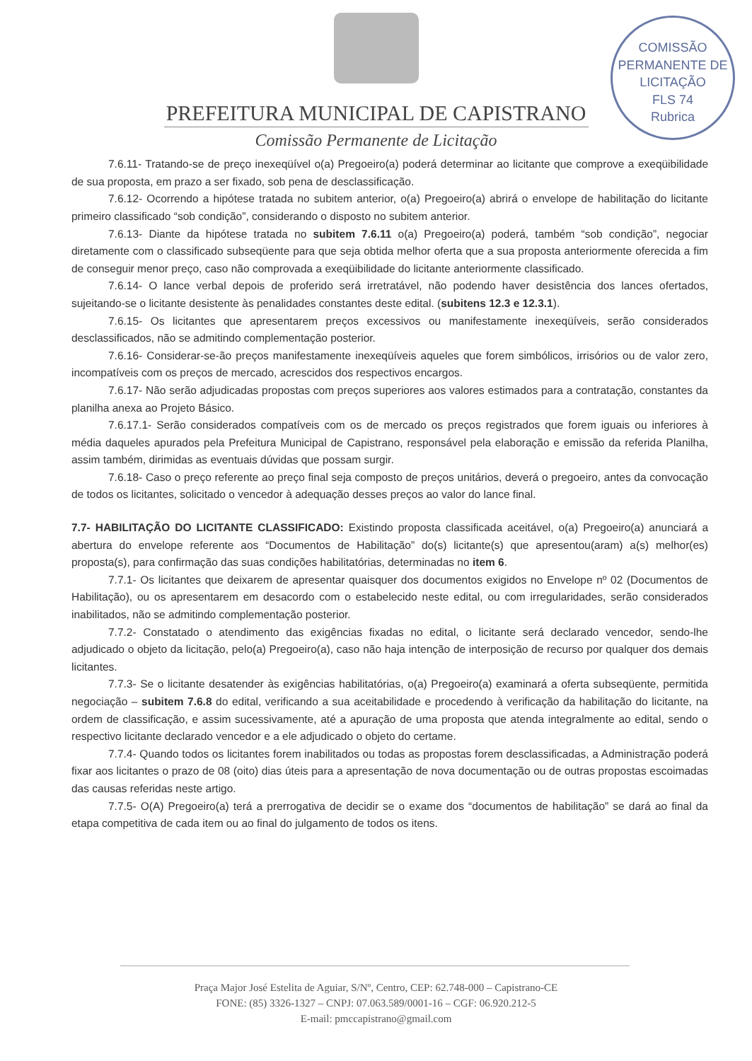COMISSÃO PERMANENTE DE LICITAÇÃO
FLS 74
Rubrica
PREFEITURA MUNICIPAL DE CAPISTRANO
Comissão Permanente de Licitação
7.6.11- Tratando-se de preço inexeqüível o(a) Pregoeiro(a) poderá determinar ao licitante que comprove a exeqüibilidade de sua proposta, em prazo a ser fixado, sob pena de desclassificação.
7.6.12- Ocorrendo a hipótese tratada no subitem anterior, o(a) Pregoeiro(a) abrirá o envelope de habilitação do licitante primeiro classificado “sob condição”, considerando o disposto no subitem anterior.
7.6.13- Diante da hipótese tratada no subitem 7.6.11 o(a) Pregoeiro(a) poderá, também “sob condição”, negociar diretamente com o classificado subseqüente para que seja obtida melhor oferta que a sua proposta anteriormente oferecida a fim de conseguir menor preço, caso não comprovada a exeqüibilidade do licitante anteriormente classificado.
7.6.14- O lance verbal depois de proferido será irretratável, não podendo haver desistência dos lances ofertados, sujeitando-se o licitante desistente às penalidades constantes deste edital. (subitens 12.3 e 12.3.1).
7.6.15- Os licitantes que apresentarem preços excessivos ou manifestamente inexeqüíveis, serão considerados desclassificados, não se admitindo complementação posterior.
7.6.16- Considerar-se-ão preços manifestamente inexeqüíveis aqueles que forem simbólicos, irrisórios ou de valor zero, incompatíveis com os preços de mercado, acrescidos dos respectivos encargos.
7.6.17- Não serão adjudicadas propostas com preços superiores aos valores estimados para a contratação, constantes da planilha anexa ao Projeto Básico.
7.6.17.1- Serão considerados compatíveis com os de mercado os preços registrados que forem iguais ou inferiores à média daqueles apurados pela Prefeitura Municipal de Capistrano, responsável pela elaboração e emissão da referida Planilha, assim também, dirimidas as eventuais dúvidas que possam surgir.
7.6.18- Caso o preço referente ao preço final seja composto de preços unitários, deverá o pregoeiro, antes da convocação de todos os licitantes, solicitado o vencedor à adequação desses preços ao valor do lance final.
7.7- HABILITAÇÃO DO LICITANTE CLASSIFICADO: Existindo proposta classificada aceitável, o(a) Pregoeiro(a) anunciará a abertura do envelope referente aos “Documentos de Habilitação” do(s) licitante(s) que apresentou(aram) a(s) melhor(es) proposta(s), para confirmação das suas condições habilitatórias, determinadas no item 6.
7.7.1- Os licitantes que deixarem de apresentar quaisquer dos documentos exigidos no Envelope nº 02 (Documentos de Habilitação), ou os apresentarem em desacordo com o estabelecido neste edital, ou com irregularidades, serão considerados inabilitados, não se admitindo complementação posterior.
7.7.2- Constatado o atendimento das exigências fixadas no edital, o licitante será declarado vencedor, sendo-lhe adjudicado o objeto da licitação, pelo(a) Pregoeiro(a), caso não haja intenção de interposição de recurso por qualquer dos demais licitantes.
7.7.3- Se o licitante desatender às exigências habilitatórias, o(a) Pregoeiro(a) examinará a oferta subseqüente, permitida negociação – subitem 7.6.8 do edital, verificando a sua aceitabilidade e procedendo à verificação da habilitação do licitante, na ordem de classificação, e assim sucessivamente, até a apuração de uma proposta que atenda integralmente ao edital, sendo o respectivo licitante declarado vencedor e a ele adjudicado o objeto do certame.
7.7.4- Quando todos os licitantes forem inabilitados ou todas as propostas forem desclassificadas, a Administração poderá fixar aos licitantes o prazo de 08 (oito) dias úteis para a apresentação de nova documentação ou de outras propostas escoimadas das causas referidas neste artigo.
7.7.5- O(A) Pregoeiro(a) terá a prerrogativa de decidir se o exame dos “documentos de habilitação” se dará ao final da etapa competitiva de cada item ou ao final do julgamento de todos os itens.
Praça Major José Estelita de Aguiar, S/Nº, Centro, CEP: 62.748-000 – Capistrano-CE
FONE: (85) 3326-1327 – CNPJ: 07.063.589/0001-16 – CGF: 06.920.212-5
E-mail: pmccapistrano@gmail.com